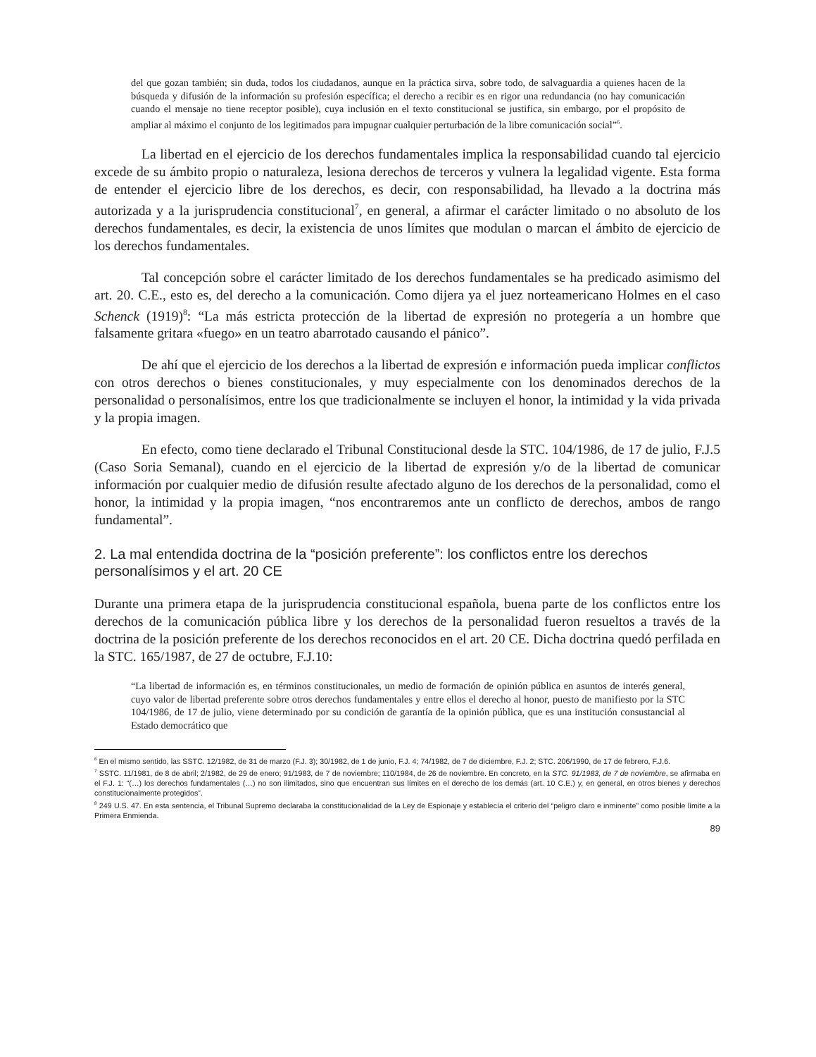del que gozan también; sin duda, todos los ciudadanos, aunque en la práctica sirva, sobre todo, de salvaguardia a quienes hacen de la búsqueda y difusión de la información su profesión específica; el derecho a recibir es en rigor una redundancia (no hay comunicación cuando el mensaje no tiene receptor posible), cuya inclusión en el texto constitucional se justifica, sin embargo, por el propósito de ampliar al máximo el conjunto de los legitimados para impugnar cualquier perturbación de la libre comunicación social”<sup>6</sup>.
La libertad en el ejercicio de los derechos fundamentales implica la responsabilidad cuando tal ejercicio excede de su ámbito propio o naturaleza, lesiona derechos de terceros y vulnera la legalidad vigente. Esta forma de entender el ejercicio libre de los derechos, es decir, con responsabilidad, ha llevado a la doctrina más autorizada y a la jurisprudencia constitucional<sup>7</sup>, en general, a afirmar el carácter limitado o no absoluto de los derechos fundamentales, es decir, la existencia de unos límites que modulan o marcan el ámbito de ejercicio de los derechos fundamentales.
Tal concepción sobre el carácter limitado de los derechos fundamentales se ha predicado asimismo del art. 20. C.E., esto es, del derecho a la comunicación. Como dijera ya el juez norteamericano Holmes en el caso Schenck (1919)<sup>8</sup>: “La más estricta protección de la libertad de expresión no protegería a un hombre que falsamente gritara «fuego» en un teatro abarrotado causando el pánico”.
De ahí que el ejercicio de los derechos a la libertad de expresión e información pueda implicar conflictos con otros derechos o bienes constitucionales, y muy especialmente con los denominados derechos de la personalidad o personalísimos, entre los que tradicionalmente se incluyen el honor, la intimidad y la vida privada y la propia imagen.
En efecto, como tiene declarado el Tribunal Constitucional desde la STC. 104/1986, de 17 de julio, F.J.5 (Caso Soria Semanal), cuando en el ejercicio de la libertad de expresión y/o de la libertad de comunicar información por cualquier medio de difusión resulte afectado alguno de los derechos de la personalidad, como el honor, la intimidad y la propia imagen, “nos encontraremos ante un conflicto de derechos, ambos de rango fundamental”.
2. La mal entendida doctrina de la “posición preferente”: los conflictos entre los derechos personalísimos y el art. 20 CE
Durante una primera etapa de la jurisprudencia constitucional española, buena parte de los conflictos entre los derechos de la comunicación pública libre y los derechos de la personalidad fueron resueltos a través de la doctrina de la posición preferente de los derechos reconocidos en el art. 20 CE. Dicha doctrina quedó perfilada en la STC. 165/1987, de 27 de octubre, F.J.10:
“La libertad de información es, en términos constitucionales, un medio de formación de opinión pública en asuntos de interés general, cuyo valor de libertad preferente sobre otros derechos fundamentales y entre ellos el derecho al honor, puesto de manifiesto por la STC 104/1986, de 17 de julio, viene determinado por su condición de garantía de la opinión pública, que es una institución consustancial al Estado democrático que
<sup>6</sup> En el mismo sentido, las SSTC. 12/1982, de 31 de marzo (F.J. 3); 30/1982, de 1 de junio, F.J. 4; 74/1982, de 7 de diciembre, F.J. 2; STC. 206/1990, de 17 de febrero, F.J.6.
<sup>7</sup> SSTC. 11/1981, de 8 de abril; 2/1982, de 29 de enero; 91/1983, de 7 de noviembre; 110/1984, de 26 de noviembre. En concreto, en la STC. 91/1983, de 7 de noviembre, se afirmaba en el F.J. 1: “(…) los derechos fundamentales (…) no son ilimitados, sino que encuentran sus límites en el derecho de los demás (art. 10 C.E.) y, en general, en otros bienes y derechos constitucionalmente protegidos”.
<sup>8</sup> 249 U.S. 47. En esta sentencia, el Tribunal Supremo declaraba la constitucionalidad de la Ley de Espionaje y establecía el criterio del “peligro claro e inminente” como posible límite a la Primera Enmienda.
89